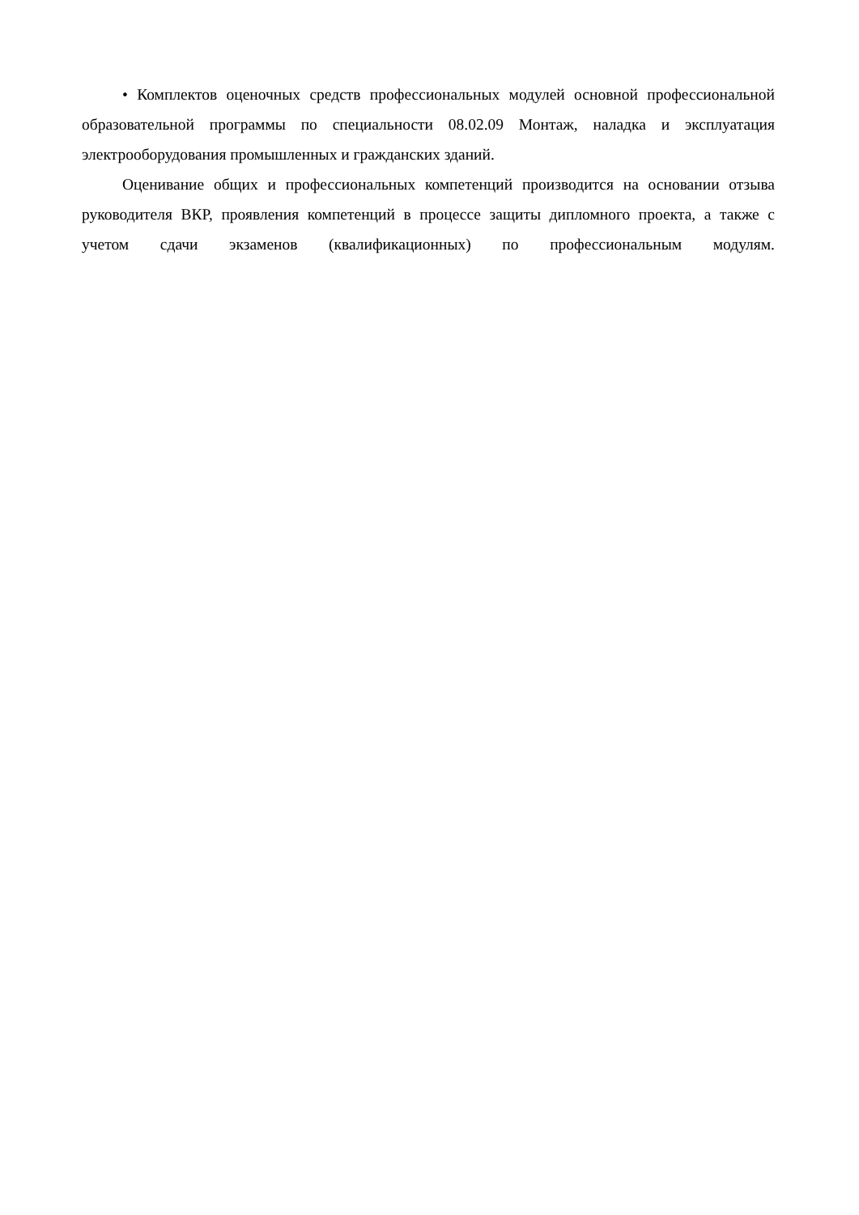• Комплектов оценочных средств профессиональных модулей основной профессиональной образовательной программы по специальности 08.02.09 Монтаж, наладка и эксплуатация электрооборудования промышленных и гражданских зданий.
Оценивание общих и профессиональных компетенций производится на основании отзыва руководителя ВКР, проявления компетенций в процессе защиты дипломного проекта, а также с учетом сдачи экзаменов (квалификационных) по профессиональным модулям.